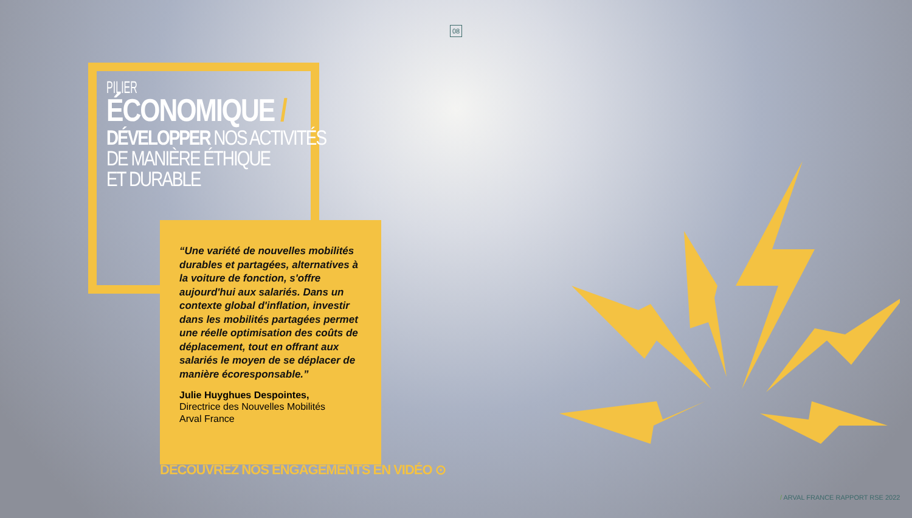08
PILIER
ÉCONOMIQUE /
DÉVELOPPER NOS ACTIVITÉS
DE MANIÈRE ÉTHIQUE
ET DURABLE
“Une variété de nouvelles mobilités durables et partagées, alternatives à la voiture de fonction, s'offre aujourd'hui aux salariés. Dans un contexte global d'inflation, investir dans les mobilités partagées permet une réelle optimisation des coûts de déplacement, tout en offrant aux salariés le moyen de se déplacer de manière écoresponsable.”
Julie Huyghues Despointes,
Directrice des Nouvelles Mobilités
Arval France
DÉCOUVREZ NOS ENGAGEMENTS EN VIDÉO ⊙
/ ARVAL FRANCE RAPPORT RSE 2022